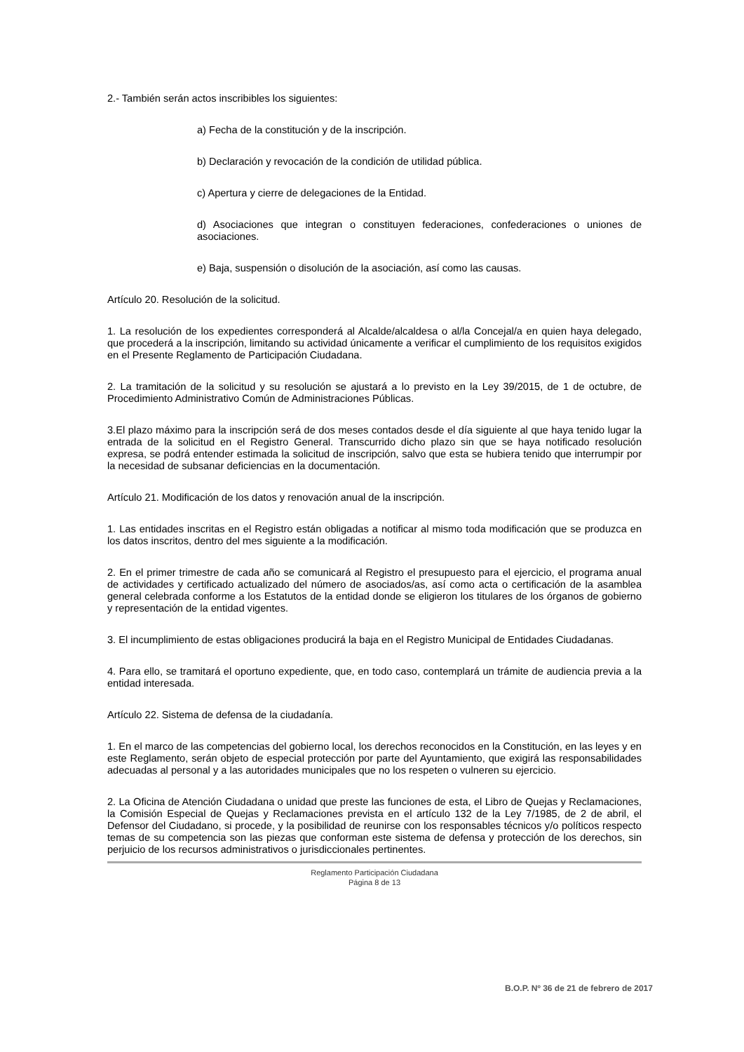2.- También serán actos inscribibles los siguientes:
a) Fecha de la constitución y de la inscripción.
b) Declaración y revocación de la condición de utilidad pública.
c) Apertura y cierre de delegaciones de la Entidad.
d) Asociaciones que integran o constituyen federaciones, confederaciones o uniones de asociaciones.
e) Baja, suspensión o disolución de la asociación, así como las causas.
Artículo 20. Resolución de la solicitud.
1. La resolución de los expedientes corresponderá al Alcalde/alcaldesa o al/la Concejal/a en quien haya delegado, que procederá a la inscripción, limitando su actividad únicamente a verificar el cumplimiento de los requisitos exigidos en el Presente Reglamento de Participación Ciudadana.
2. La tramitación de la solicitud y su resolución se ajustará a lo previsto en la Ley 39/2015, de 1 de octubre, de Procedimiento Administrativo Común de Administraciones Públicas.
3.El plazo máximo para la inscripción será de dos meses contados desde el día siguiente al que haya tenido lugar la entrada de la solicitud en el Registro General. Transcurrido dicho plazo sin que se haya notificado resolución expresa, se podrá entender estimada la solicitud de inscripción, salvo que esta se hubiera tenido que interrumpir por la necesidad de subsanar deficiencias en la documentación.
Artículo 21. Modificación de los datos y renovación anual de la inscripción.
1. Las entidades inscritas en el Registro están obligadas a notificar al mismo toda modificación que se produzca en los datos inscritos, dentro del mes siguiente a la modificación.
2. En el primer trimestre de cada año se comunicará al Registro el presupuesto para el ejercicio, el programa anual de actividades y certificado actualizado del número de asociados/as, así como acta o certificación de la asamblea general celebrada conforme a los Estatutos de la entidad donde se eligieron los titulares de los órganos de gobierno y representación de la entidad vigentes.
3. El incumplimiento de estas obligaciones producirá la baja en el Registro Municipal de Entidades Ciudadanas.
4. Para ello, se tramitará el oportuno expediente, que, en todo caso, contemplará un trámite de audiencia previa a la entidad interesada.
Artículo 22. Sistema de defensa de la ciudadanía.
1. En el marco de las competencias del gobierno local, los derechos reconocidos en la Constitución, en las leyes y en este Reglamento, serán objeto de especial protección por parte del Ayuntamiento, que exigirá las responsabilidades adecuadas al personal y a las autoridades municipales que no los respeten o vulneren su ejercicio.
2. La Oficina de Atención Ciudadana o unidad que preste las funciones de esta, el Libro de Quejas y Reclamaciones, la Comisión Especial de Quejas y Reclamaciones prevista en el artículo 132 de la Ley 7/1985, de 2 de abril, el Defensor del Ciudadano, si procede, y la posibilidad de reunirse con los responsables técnicos y/o políticos respecto temas de su competencia son las piezas que conforman este sistema de defensa y protección de los derechos, sin perjuicio de los recursos administrativos o jurisdiccionales pertinentes.
Reglamento Participación Ciudadana
Página 8 de 13
B.O.P. Nº 36 de 21 de febrero de 2017